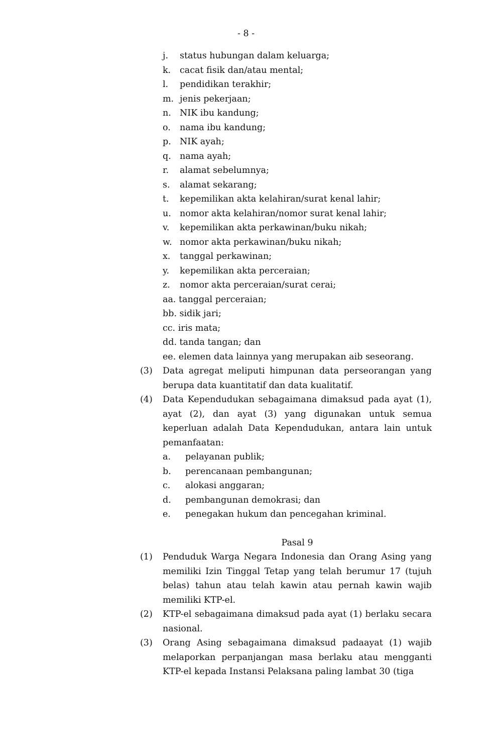- 8 -
j. status hubungan dalam keluarga;
k. cacat fisik dan/atau mental;
l. pendidikan terakhir;
m. jenis pekerjaan;
n. NIK ibu kandung;
o. nama ibu kandung;
p. NIK ayah;
q. nama ayah;
r. alamat sebelumnya;
s. alamat sekarang;
t. kepemilikan akta kelahiran/surat kenal lahir;
u. nomor akta kelahiran/nomor surat kenal lahir;
v. kepemilikan akta perkawinan/buku nikah;
w. nomor akta perkawinan/buku nikah;
x. tanggal perkawinan;
y. kepemilikan akta perceraian;
z. nomor akta perceraian/surat cerai;
aa. tanggal perceraian;
bb. sidik jari;
cc. iris mata;
dd. tanda tangan; dan
ee. elemen data lainnya yang merupakan aib seseorang.
(3) Data agregat meliputi himpunan data perseorangan yang berupa data kuantitatif dan data kualitatif.
(4) Data Kependudukan sebagaimana dimaksud pada ayat (1), ayat (2), dan ayat (3) yang digunakan untuk semua keperluan adalah Data Kependudukan, antara lain untuk pemanfaatan:
a. pelayanan publik;
b. perencanaan pembangunan;
c. alokasi anggaran;
d. pembangunan demokrasi; dan
e. penegakan hukum dan pencegahan kriminal.
Pasal 9
(1) Penduduk Warga Negara Indonesia dan Orang Asing yang memiliki Izin Tinggal Tetap yang telah berumur 17 (tujuh belas) tahun atau telah kawin atau pernah kawin wajib memiliki KTP-el.
(2) KTP-el sebagaimana dimaksud pada ayat (1) berlaku secara nasional.
(3) Orang Asing sebagaimana dimaksud padaayat (1) wajib melaporkan perpanjangan masa berlaku atau mengganti KTP-el kepada Instansi Pelaksana paling lambat 30 (tiga